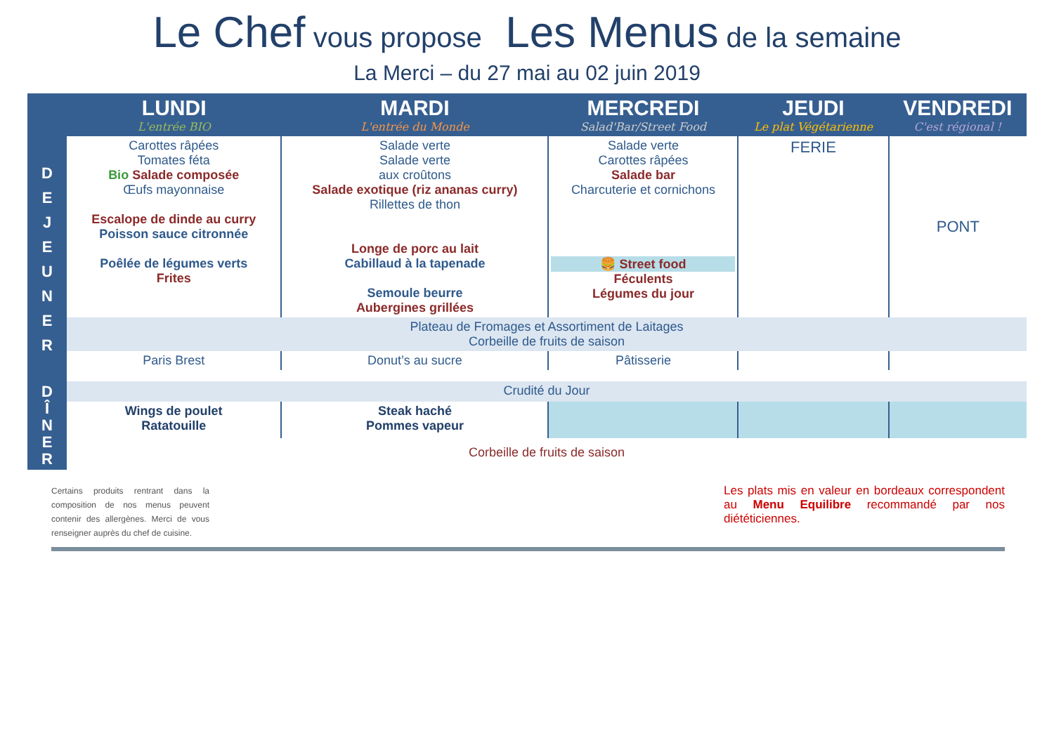Le Chef vous propose Les Menus de la semaine
La Merci – du 27 mai au 02 juin 2019
| | LUNDI L'entrée BIO | MARDI L'entrée du Monde | MERCREDI Salad'Bar/Street Food | JEUDI Le plat Végétarienne | VENDREDI C'est régional ! |
| --- | --- | --- | --- | --- | --- |
| D E J E U N E R | Carottes râpées Tomates féta Bio Salade composée Œufs mayonnaise Escalope de dinde au curry Poisson sauce citronnée Poêlée de légumes verts Frites | Salade verte Salade verte aux croûtons Salade exotique (riz ananas curry) Rillettes de thon Longe de porc au lait Cabillaud à la tapenade Semoule beurre Aubergines grillées | Salade verte Carottes râpées Salade bar Charcuterie et cornichons 🍔 Street food Féculents Légumes du jour | FERIE | PONT |
| | Plateau de Fromages et Assortiment de Laitages Corbeille de fruits de saison | | | | |
| | Paris Brest | Donut’s au sucre | Pâtisserie | | |
| D Î N E R | Crudité du Jour | | | | |
| | Wings de poulet Ratatouille | Steak haché Pommes vapeur | | | |
| | Corbeille de fruits de saison | | | | |
Certains produits rentrant dans la composition de nos menus peuvent contenir des allergènes. Merci de vous renseigner auprès du chef de cuisine.
Les plats mis en valeur en bordeaux correspondent au Menu Equilibre recommandé par nos diététiciennes.